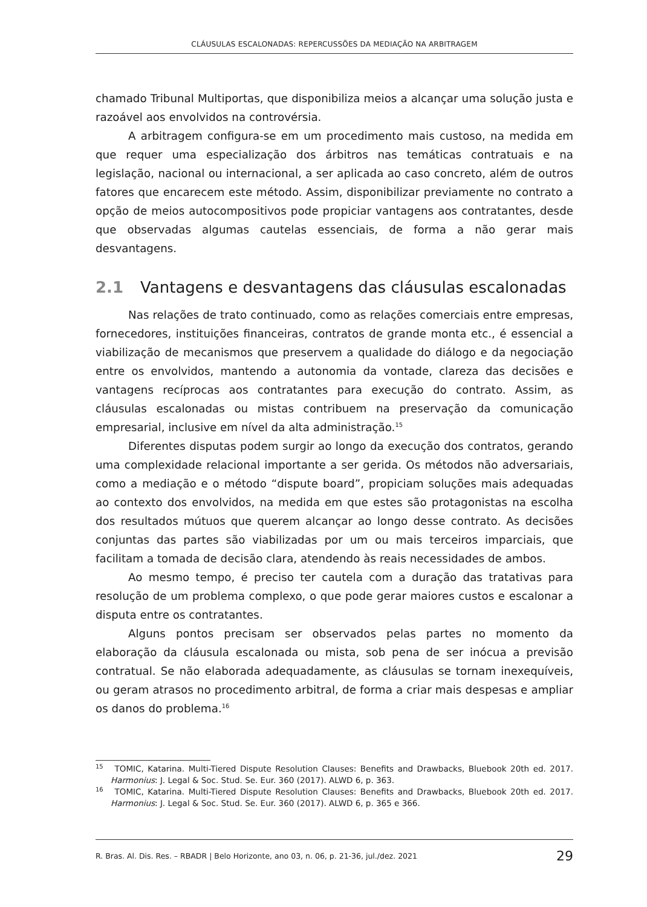CLÁUSULAS ESCALONADAS: REPERCUSSÕES DA MEDIAÇÃO NA ARBITRAGEM
chamado Tribunal Multiportas, que disponibiliza meios a alcançar uma solução justa e razoável aos envolvidos na controvérsia.
A arbitragem configura-se em um procedimento mais custoso, na medida em que requer uma especialização dos árbitros nas temáticas contratuais e na legislação, nacional ou internacional, a ser aplicada ao caso concreto, além de outros fatores que encarecem este método. Assim, disponibilizar previamente no contrato a opção de meios autocompositivos pode propiciar vantagens aos contratantes, desde que observadas algumas cautelas essenciais, de forma a não gerar mais desvantagens.
2.1 Vantagens e desvantagens das cláusulas escalonadas
Nas relações de trato continuado, como as relações comerciais entre empresas, fornecedores, instituições financeiras, contratos de grande monta etc., é essencial a viabilização de mecanismos que preservem a qualidade do diálogo e da negociação entre os envolvidos, mantendo a autonomia da vontade, clareza das decisões e vantagens recíprocas aos contratantes para execução do contrato. Assim, as cláusulas escalonadas ou mistas contribuem na preservação da comunicação empresarial, inclusive em nível da alta administração.<sup>15</sup>
Diferentes disputas podem surgir ao longo da execução dos contratos, gerando uma complexidade relacional importante a ser gerida. Os métodos não adversariais, como a mediação e o método “dispute board”, propiciam soluções mais adequadas ao contexto dos envolvidos, na medida em que estes são protagonistas na escolha dos resultados mútuos que querem alcançar ao longo desse contrato. As decisões conjuntas das partes são viabilizadas por um ou mais terceiros imparciais, que facilitam a tomada de decisão clara, atendendo às reais necessidades de ambos.
Ao mesmo tempo, é preciso ter cautela com a duração das tratativas para resolução de um problema complexo, o que pode gerar maiores custos e escalonar a disputa entre os contratantes.
Alguns pontos precisam ser observados pelas partes no momento da elaboração da cláusula escalonada ou mista, sob pena de ser inócua a previsão contratual. Se não elaborada adequadamente, as cláusulas se tornam inexequíveis, ou geram atrasos no procedimento arbitral, de forma a criar mais despesas e ampliar os danos do problema.<sup>16</sup>
<sup>15</sup> TOMIC, Katarina. Multi-Tiered Dispute Resolution Clauses: Benefits and Drawbacks, Bluebook 20th ed. 2017. Harmonius: J. Legal & Soc. Stud. Se. Eur. 360 (2017). ALWD 6, p. 363.
<sup>16</sup> TOMIC, Katarina. Multi-Tiered Dispute Resolution Clauses: Benefits and Drawbacks, Bluebook 20th ed. 2017. Harmonius: J. Legal & Soc. Stud. Se. Eur. 360 (2017). ALWD 6, p. 365 e 366.
R. Bras. Al. Dis. Res. – RBADR | Belo Horizonte, ano 03, n. 06, p. 21-36, jul./dez. 2021 29